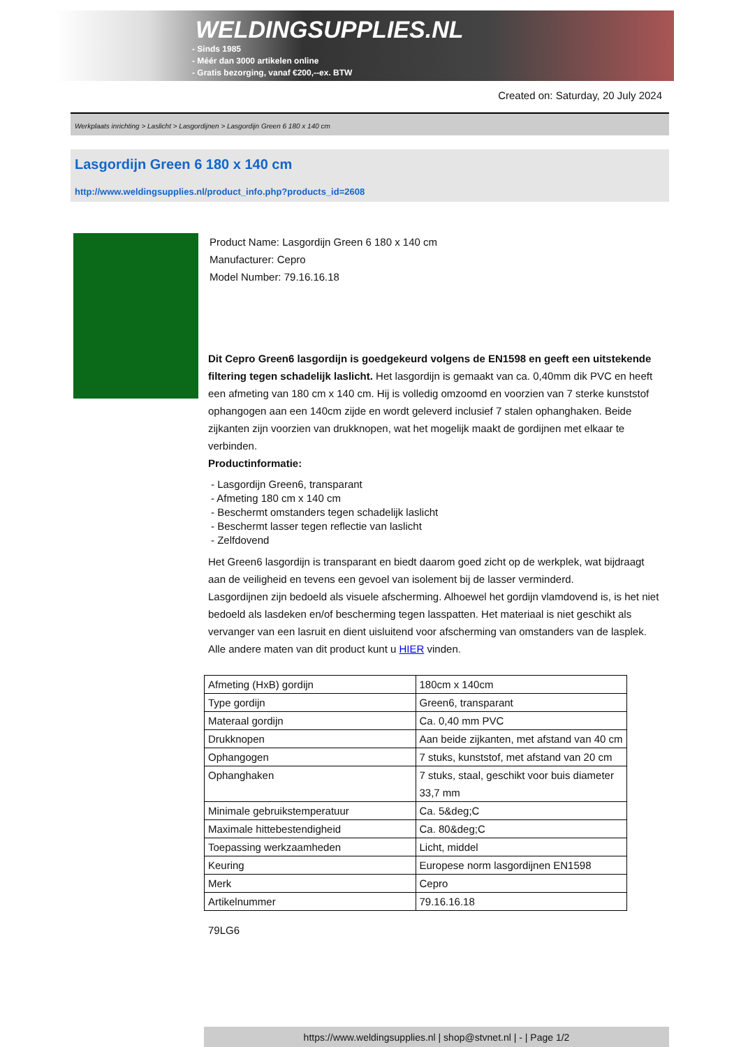WELDINGSUPPLIES.NL
- Sinds 1985
- Méér dan 3000 artikelen online
- Gratis bezorging, vanaf €200,--ex. BTW
Created on: Saturday, 20 July 2024
Werkplaats inrichting > Laslicht > Lasgordijnen > Lasgordijn Green 6 180 x 140 cm
Lasgordijn Green 6 180 x 140 cm
http://www.weldingsupplies.nl/product_info.php?products_id=2608
Product Name: Lasgordijn Green 6 180 x 140 cm
Manufacturer: Cepro
Model Number: 79.16.16.18
Dit Cepro Green6 lasgordijn is goedgekeurd volgens de EN1598 en geeft een uitstekende filtering tegen schadelijk laslicht. Het lasgordijn is gemaakt van ca. 0,40mm dik PVC en heeft een afmeting van 180 cm x 140 cm. Hij is volledig omzoomd en voorzien van 7 sterke kunststof ophangogen aan een 140cm zijde en wordt geleverd inclusief 7 stalen ophanghaken. Beide zijkanten zijn voorzien van drukknopen, wat het mogelijk maakt de gordijnen met elkaar te verbinden.
Productinformatie:
- Lasgordijn Green6, transparant
- Afmeting 180 cm x 140 cm
- Beschermt omstanders tegen schadelijk laslicht
- Beschermt lasser tegen reflectie van laslicht
- Zelfdovend
Het Green6 lasgordijn is transparant en biedt daarom goed zicht op de werkplek, wat bijdraagt aan de veiligheid en tevens een gevoel van isolement bij de lasser verminderd.
Lasgordijnen zijn bedoeld als visuele afscherming. Alhoewel het gordijn vlamdovend is, is het niet bedoeld als lasdeken en/of bescherming tegen lasspatten. Het materiaal is niet geschikt als vervanger van een lasruit en dient uisluitend voor afscherming van omstanders van de lasplek.
Alle andere maten van dit product kunt u HIER vinden.
| Afmeting (HxB) gordijn | 180cm x 140cm |
| Type gordijn | Green6, transparant |
| Materaal gordijn | Ca. 0,40 mm PVC |
| Drukknopen | Aan beide zijkanten, met afstand van 40 cm |
| Ophangogen | 7 stuks, kunststof, met afstand van 20 cm |
| Ophanghaken | 7 stuks, staal, geschikt voor buis diameter 33,7 mm |
| Minimale gebruikstemperatuur | Ca. 5&deg;C |
| Maximale hittebestendigheid | Ca. 80&deg;C |
| Toepassing werkzaamheden | Licht, middel |
| Keuring | Europese norm lasgordijnen EN1598 |
| Merk | Cepro |
| Artikelnummer | 79.16.16.18 |
79LG6
https://www.weldingsupplies.nl | shop@stvnet.nl | - | Page 1/2